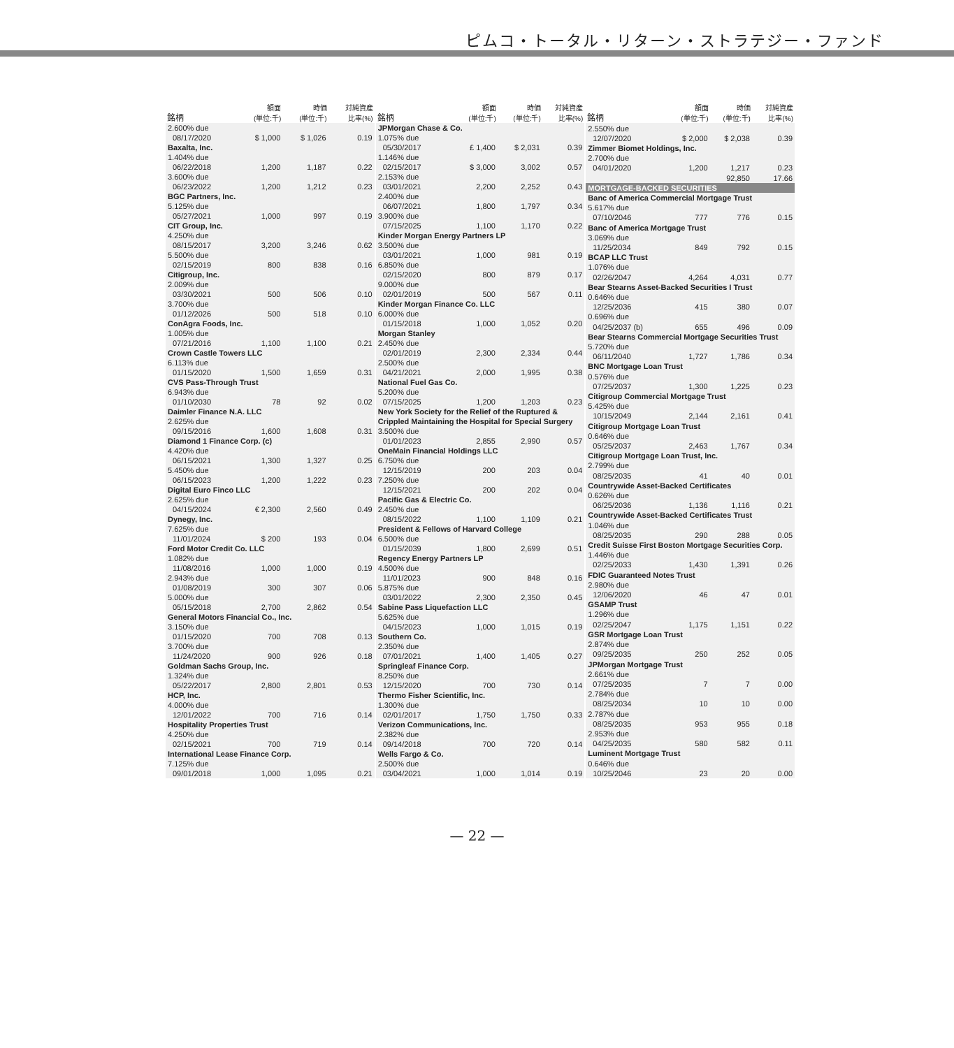ピムコ・トータル・リターン・ストラテジー・ファンド
| 銘柄 | 額面 (単位:千) | 時価 (単位:千) | 対純資産 比率(%) |
| --- | --- | --- | --- |
| 2.600% due | | | |
| 08/17/2020 | $ 1,000 | $ 1,026 | 0.19 |
| Baxalta, Inc. | | | |
| 1.404% due | | | |
| 06/22/2018 | 1,200 | 1,187 | 0.22 |
| 3.600% due | | | |
| 06/23/2022 | 1,200 | 1,212 | 0.23 |
| BGC Partners, Inc. | | | |
| 5.125% due | | | |
| 05/27/2021 | 1,000 | 997 | 0.19 |
| CIT Group, Inc. | | | |
| 4.250% due | | | |
| 08/15/2017 | 3,200 | 3,246 | 0.62 |
| 5.500% due | | | |
| 02/15/2019 | 800 | 838 | 0.16 |
| Citigroup, Inc. | | | |
| 2.009% due | | | |
| 03/30/2021 | 500 | 506 | 0.10 |
| 3.700% due | | | |
| 01/12/2026 | 500 | 518 | 0.10 |
| ConAgra Foods, Inc. | | | |
| 1.005% due | | | |
| 07/21/2016 | 1,100 | 1,100 | 0.21 |
| Crown Castle Towers LLC | | | |
| 6.113% due | | | |
| 01/15/2020 | 1,500 | 1,659 | 0.31 |
| CVS Pass-Through Trust | | | |
| 6.943% due | | | |
| 01/10/2030 | 78 | 92 | 0.02 |
| Daimler Finance N.A. LLC | | | |
| 2.625% due | | | |
| 09/15/2016 | 1,600 | 1,608 | 0.31 |
| Diamond 1 Finance Corp. (c) | | | |
| 4.420% due | | | |
| 06/15/2021 | 1,300 | 1,327 | 0.25 |
| 5.450% due | | | |
| 06/15/2023 | 1,200 | 1,222 | 0.23 |
| Digital Euro Finco LLC | | | |
| 2.625% due | | | |
| 04/15/2024 | € 2,300 | 2,560 | 0.49 |
| Dynegy, Inc. | | | |
| 7.625% due | | | |
| 11/01/2024 | $ 200 | 193 | 0.04 |
| Ford Motor Credit Co. LLC | | | |
| 1.082% due | | | |
| 11/08/2016 | 1,000 | 1,000 | 0.19 |
| 2.943% due | | | |
| 01/08/2019 | 300 | 307 | 0.06 |
| 5.000% due | | | |
| 05/15/2018 | 2,700 | 2,862 | 0.54 |
| General Motors Financial Co., Inc. | | | |
| 3.150% due | | | |
| 01/15/2020 | 700 | 708 | 0.13 |
| 3.700% due | | | |
| 11/24/2020 | 900 | 926 | 0.18 |
| Goldman Sachs Group, Inc. | | | |
| 1.324% due | | | |
| 05/22/2017 | 2,800 | 2,801 | 0.53 |
| HCP, Inc. | | | |
| 4.000% due | | | |
| 12/01/2022 | 700 | 716 | 0.14 |
| Hospitality Properties Trust | | | |
| 4.250% due | | | |
| 02/15/2021 | 700 | 719 | 0.14 |
| International Lease Finance Corp. | | | |
| 7.125% due | | | |
| 09/01/2018 | 1,000 | 1,095 | 0.21 |
| 銘柄 | 額面 (単位:千) | 時価 (単位:千) | 対純資産 比率(%) |
| --- | --- | --- | --- |
| JPMorgan Chase & Co. | | | |
| 1.075% due | | | |
| 05/30/2017 | £ 1,400 | $ 2,031 | 0.39 |
| 1.146% due | | | |
| 02/15/2017 | $ 3,000 | 3,002 | 0.57 |
| 2.153% due | | | |
| 03/01/2021 | 2,200 | 2,252 | 0.43 |
| 2.400% due | | | |
| 06/07/2021 | 1,800 | 1,797 | 0.34 |
| 3.900% due | | | |
| 07/15/2025 | 1,100 | 1,170 | 0.22 |
| Kinder Morgan Energy Partners LP | | | |
| 3.500% due | | | |
| 03/01/2021 | 1,000 | 981 | 0.19 |
| 6.850% due | | | |
| 02/15/2020 | 800 | 879 | 0.17 |
| 9.000% due | | | |
| 02/01/2019 | 500 | 567 | 0.11 |
| Kinder Morgan Finance Co. LLC | | | |
| 6.000% due | | | |
| 01/15/2018 | 1,000 | 1,052 | 0.20 |
| Morgan Stanley | | | |
| 2.450% due | | | |
| 02/01/2019 | 2,300 | 2,334 | 0.44 |
| 2.500% due | | | |
| 04/21/2021 | 2,000 | 1,995 | 0.38 |
| National Fuel Gas Co. | | | |
| 5.200% due | | | |
| 07/15/2025 | 1,200 | 1,203 | 0.23 |
| New York Society for the Relief of the Ruptured & Crippled Maintaining the Hospital for Special Surgery | | | |
| 3.500% due | | | |
| 01/01/2023 | 2,855 | 2,990 | 0.57 |
| OneMain Financial Holdings LLC | | | |
| 6.750% due | | | |
| 12/15/2019 | 200 | 203 | 0.04 |
| 7.250% due | | | |
| 12/15/2021 | 200 | 202 | 0.04 |
| Pacific Gas & Electric Co. | | | |
| 2.450% due | | | |
| 08/15/2022 | 1,100 | 1,109 | 0.21 |
| President & Fellows of Harvard College | | | |
| 6.500% due | | | |
| 01/15/2039 | 1,800 | 2,699 | 0.51 |
| Regency Energy Partners LP | | | |
| 4.500% due | | | |
| 11/01/2023 | 900 | 848 | 0.16 |
| 5.875% due | | | |
| 03/01/2022 | 2,300 | 2,350 | 0.45 |
| Sabine Pass Liquefaction LLC | | | |
| 5.625% due | | | |
| 04/15/2023 | 1,000 | 1,015 | 0.19 |
| Southern Co. | | | |
| 2.350% due | | | |
| 07/01/2021 | 1,400 | 1,405 | 0.27 |
| Springleaf Finance Corp. | | | |
| 8.250% due | | | |
| 12/15/2020 | 700 | 730 | 0.14 |
| Thermo Fisher Scientific, Inc. | | | |
| 1.300% due | | | |
| 02/01/2017 | 1,750 | 1,750 | 0.33 |
| Verizon Communications, Inc. | | | |
| 2.382% due | | | |
| 09/14/2018 | 700 | 720 | 0.14 |
| Wells Fargo & Co. | | | |
| 2.500% due | | | |
| 03/04/2021 | 1,000 | 1,014 | 0.19 |
| 銘柄 | 額面 (単位:千) | 時価 (単位:千) | 対純資産 比率(%) |
| --- | --- | --- | --- |
| 2.550% due | | | |
| 12/07/2020 | $ 2,000 | $ 2,038 | 0.39 |
| Zimmer Biomet Holdings, Inc. | | | |
| 2.700% due | | | |
| 04/01/2020 | 1,200 | 1,217 | 0.23 |
| | | 92,850 | 17.66 |
| MORTGAGE-BACKED SECURITIES | | | |
| Banc of America Commercial Mortgage Trust | | | |
| 5.617% due | | | |
| 07/10/2046 | 777 | 776 | 0.15 |
| Banc of America Mortgage Trust | | | |
| 3.069% due | | | |
| 11/25/2034 | 849 | 792 | 0.15 |
| BCAP LLC Trust | | | |
| 1.076% due | | | |
| 02/26/2047 | 4,264 | 4,031 | 0.77 |
| Bear Stearns Asset-Backed Securities I Trust | | | |
| 0.646% due | | | |
| 12/25/2036 | 415 | 380 | 0.07 |
| 0.696% due | | | |
| 04/25/2037 (b) | 655 | 496 | 0.09 |
| Bear Stearns Commercial Mortgage Securities Trust | | | |
| 5.720% due | | | |
| 06/11/2040 | 1,727 | 1,786 | 0.34 |
| BNC Mortgage Loan Trust | | | |
| 0.576% due | | | |
| 07/25/2037 | 1,300 | 1,225 | 0.23 |
| Citigroup Commercial Mortgage Trust | | | |
| 5.425% due | | | |
| 10/15/2049 | 2,144 | 2,161 | 0.41 |
| Citigroup Mortgage Loan Trust | | | |
| 0.646% due | | | |
| 05/25/2037 | 2,463 | 1,767 | 0.34 |
| Citigroup Mortgage Loan Trust, Inc. | | | |
| 2.799% due | | | |
| 08/25/2035 | 41 | 40 | 0.01 |
| Countrywide Asset-Backed Certificates | | | |
| 0.626% due | | | |
| 06/25/2036 | 1,136 | 1,116 | 0.21 |
| Countrywide Asset-Backed Certificates Trust | | | |
| 1.046% due | | | |
| 08/25/2035 | 290 | 288 | 0.05 |
| Credit Suisse First Boston Mortgage Securities Corp. | | | |
| 1.446% due | | | |
| 02/25/2033 | 1,430 | 1,391 | 0.26 |
| FDIC Guaranteed Notes Trust | | | |
| 2.980% due | | | |
| 12/06/2020 | 46 | 47 | 0.01 |
| GSAMP Trust | | | |
| 1.296% due | | | |
| 02/25/2047 | 1,175 | 1,151 | 0.22 |
| GSR Mortgage Loan Trust | | | |
| 2.874% due | | | |
| 09/25/2035 | 250 | 252 | 0.05 |
| JPMorgan Mortgage Trust | | | |
| 2.661% due | | | |
| 07/25/2035 | 7 | 7 | 0.00 |
| 2.784% due | | | |
| 08/25/2034 | 10 | 10 | 0.00 |
| 2.787% due | | | |
| 08/25/2035 | 953 | 955 | 0.18 |
| 2.953% due | | | |
| 04/25/2035 | 580 | 582 | 0.11 |
| Luminent Mortgage Trust | | | |
| 0.646% due | | | |
| 10/25/2046 | 23 | 20 | 0.00 |
— 22 —